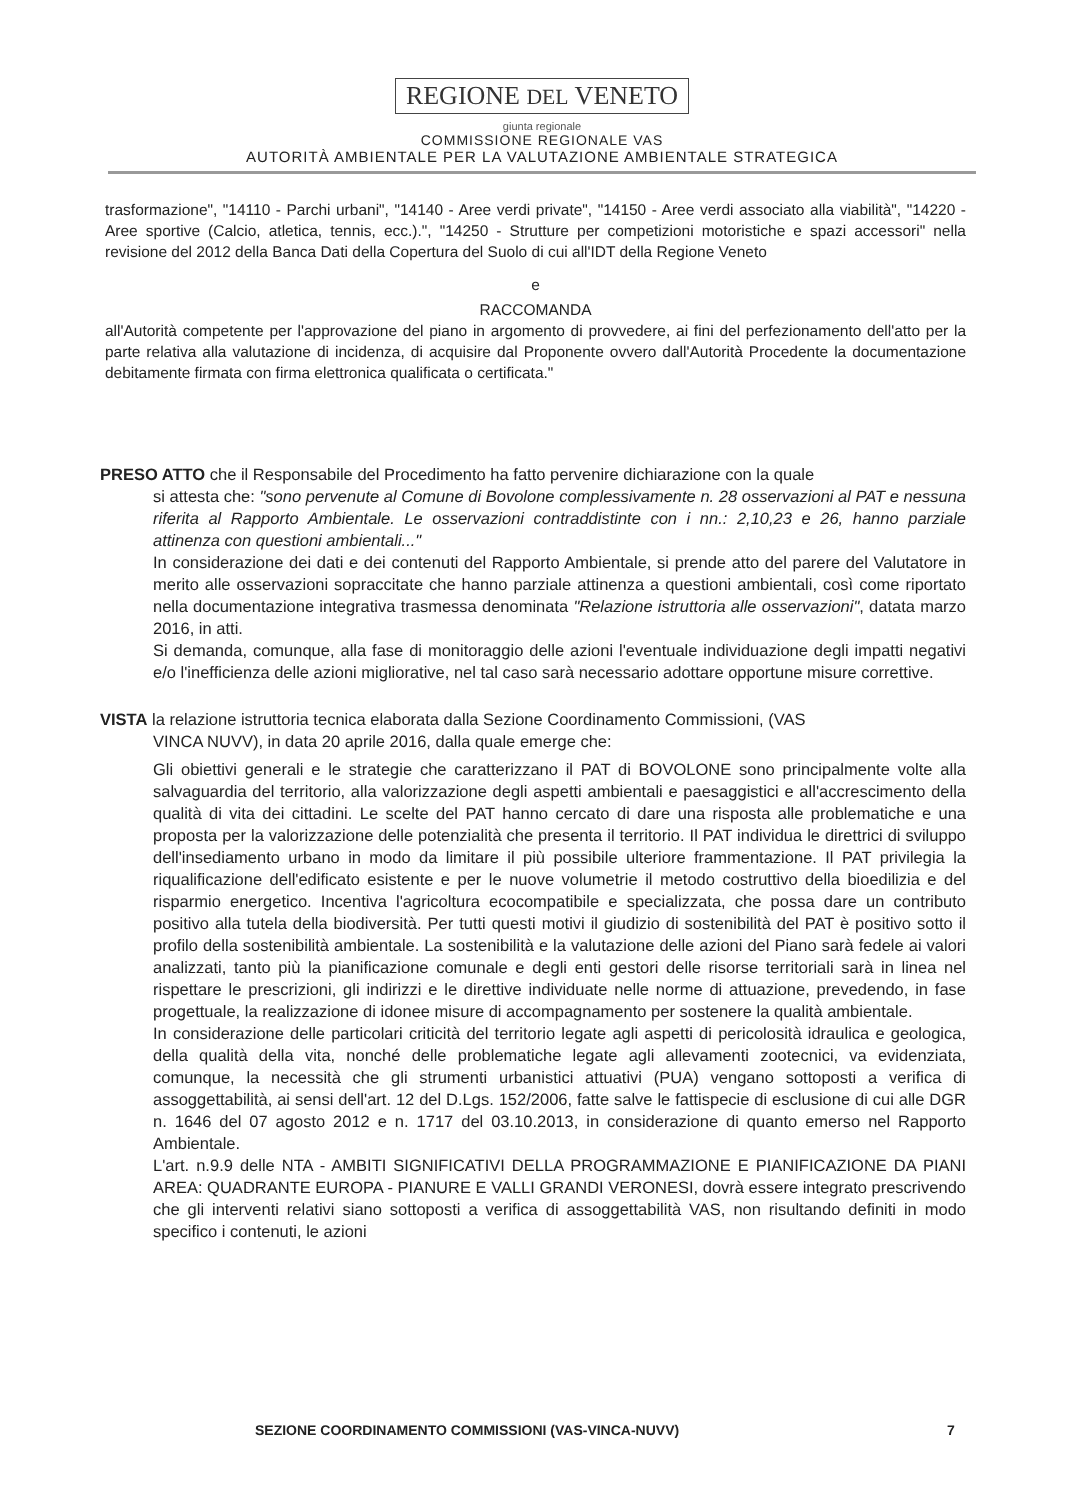REGIONE DEL VENETO
giunta regionale
COMMISSIONE REGIONALE VAS
AUTORITÀ AMBIENTALE PER LA VALUTAZIONE AMBIENTALE STRATEGICA
trasformazione", "14110 - Parchi urbani", "14140 - Aree verdi private", "14150 - Aree verdi associato alla viabilità", "14220 - Aree sportive (Calcio, atletica, tennis, ecc.).", "14250 - Strutture per competizioni motoristiche e spazi accessori" nella revisione del 2012 della Banca Dati della Copertura del Suolo di cui all'IDT della Regione Veneto
e
RACCOMANDA
all'Autorità competente per l'approvazione del piano in argomento di provvedere, ai fini del perfezionamento dell'atto per la parte relativa alla valutazione di incidenza, di acquisire dal Proponente ovvero dall'Autorità Procedente la documentazione debitamente firmata con firma elettronica qualificata o certificata."
PRESO ATTO che il Responsabile del Procedimento ha fatto pervenire dichiarazione con la quale
si attesta che: "sono pervenute al Comune di Bovolone complessivamente n. 28 osservazioni al PAT e nessuna riferita al Rapporto Ambientale. Le osservazioni contraddistinte con i nn.: 2,10,23 e 26, hanno parziale attinenza con questioni ambientali..."
In considerazione dei dati e dei contenuti del Rapporto Ambientale, si prende atto del parere del Valutatore in merito alle osservazioni sopraccitate che hanno parziale attinenza a questioni ambientali, così come riportato nella documentazione integrativa trasmessa denominata "Relazione istruttoria alle osservazioni", datata marzo 2016, in atti.
Si demanda, comunque, alla fase di monitoraggio delle azioni l'eventuale individuazione degli impatti negativi e/o l'inefficienza delle azioni migliorative, nel tal caso sarà necessario adottare opportune misure correttive.
VISTA la relazione istruttoria tecnica elaborata dalla Sezione Coordinamento Commissioni, (VAS
VINCA NUVV), in data 20 aprile 2016, dalla quale emerge che:
Gli obiettivi generali e le strategie che caratterizzano il PAT di BOVOLONE sono principalmente volte alla salvaguardia del territorio, alla valorizzazione degli aspetti ambientali e paesaggistici e all'accrescimento della qualità di vita dei cittadini. Le scelte del PAT hanno cercato di dare una risposta alle problematiche e una proposta per la valorizzazione delle potenzialità che presenta il territorio. Il PAT individua le direttrici di sviluppo dell'insediamento urbano in modo da limitare il più possibile ulteriore frammentazione. Il PAT privilegia la riqualificazione dell'edificato esistente e per le nuove volumetrie il metodo costruttivo della bioedilizia e del risparmio energetico. Incentiva l'agricoltura ecocompatibile e specializzata, che possa dare un contributo positivo alla tutela della biodiversità. Per tutti questi motivi il giudizio di sostenibilità del PAT è positivo sotto il profilo della sostenibilità ambientale. La sostenibilità e la valutazione delle azioni del Piano sarà fedele ai valori analizzati, tanto più la pianificazione comunale e degli enti gestori delle risorse territoriali sarà in linea nel rispettare le prescrizioni, gli indirizzi e le direttive individuate nelle norme di attuazione, prevedendo, in fase progettuale, la realizzazione di idonee misure di accompagnamento per sostenere la qualità ambientale.
In considerazione delle particolari criticità del territorio legate agli aspetti di pericolosità idraulica e geologica, della qualità della vita, nonché delle problematiche legate agli allevamenti zootecnici, va evidenziata, comunque, la necessità che gli strumenti urbanistici attuativi (PUA) vengano sottoposti a verifica di assoggettabilità, ai sensi dell'art. 12 del D.Lgs. 152/2006, fatte salve le fattispecie di esclusione di cui alle DGR n. 1646 del 07 agosto 2012 e n. 1717 del 03.10.2013, in considerazione di quanto emerso nel Rapporto Ambientale.
L'art. n.9.9 delle NTA - AMBITI SIGNIFICATIVI DELLA PROGRAMMAZIONE E PIANIFICAZIONE DA PIANI AREA: QUADRANTE EUROPA - PIANURE E VALLI GRANDI VERONESI, dovrà essere integrato prescrivendo che gli interventi relativi siano sottoposti a verifica di assoggettabilità VAS, non risultando definiti in modo specifico i contenuti, le azioni
SEZIONE COORDINAMENTO COMMISSIONI (VAS-VINCA-NUVV) 7